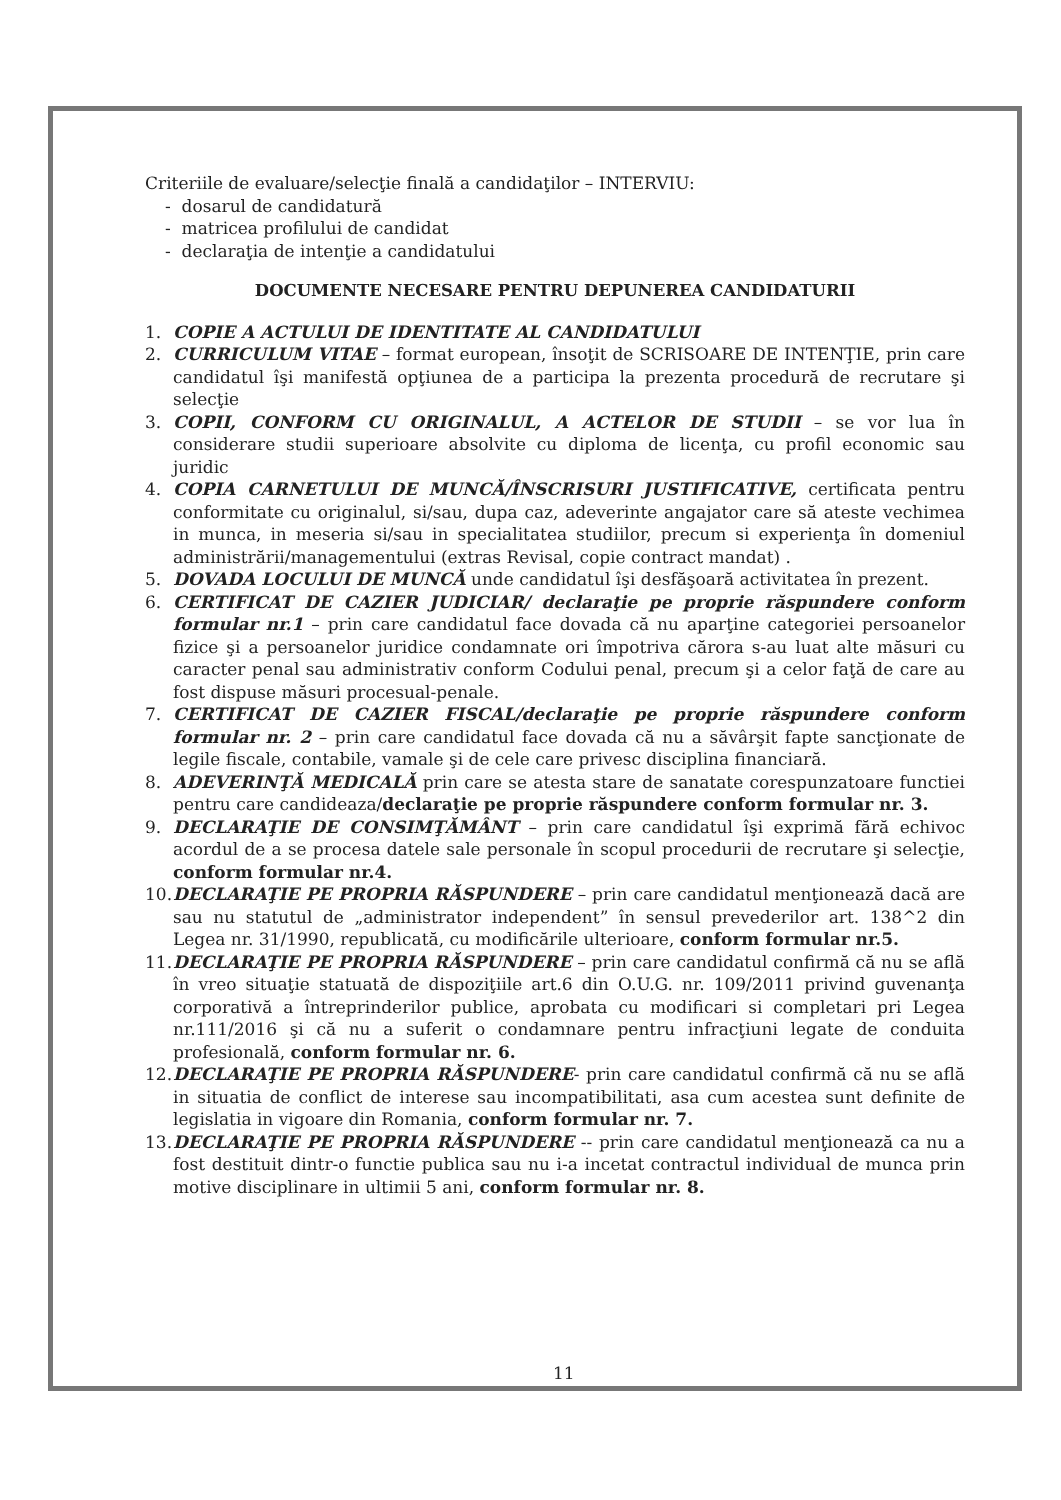Criteriile de evaluare/selecţie finală a candidaţilor – INTERVIU:
- dosarul de candidatură
- matricea profilului de candidat
- declaraţia de intenţie a candidatului
DOCUMENTE NECESARE PENTRU DEPUNEREA CANDIDATURII
1. COPIE A ACTULUI DE IDENTITATE AL CANDIDATULUI
2. CURRICULUM VITAE – format european, însoţit de SCRISOARE DE INTENŢIE, prin care candidatul îşi manifestă opţiunea de a participa la prezenta procedură de recrutare şi selecţie
3. COPII, CONFORM CU ORIGINALUL, A ACTELOR DE STUDII – se vor lua în considerare studii superioare absolvite cu diploma de licenţa, cu profil economic sau juridic
4. COPIA CARNETULUI DE MUNCĂ/ÎNSCRISURI JUSTIFICATIVE, certificata pentru conformitate cu originalul, si/sau, dupa caz, adeverinte angajator care să ateste vechimea in munca, in meseria si/sau in specialitatea studiilor, precum si experienţa în domeniul administrării/managementului (extras Revisal, copie contract mandat) .
5. DOVADA LOCULUI DE MUNCĂ unde candidatul îşi desfăşoară activitatea în prezent.
6. CERTIFICAT DE CAZIER JUDICIAR/ declaraţie pe proprie răspundere conform formular nr.1 – prin care candidatul face dovada că nu aparţine categoriei persoanelor fizice şi a persoanelor juridice condamnate ori împotriva cărora s-au luat alte măsuri cu caracter penal sau administrativ conform Codului penal, precum şi a celor faţă de care au fost dispuse măsuri procesual-penale.
7. CERTIFICAT DE CAZIER FISCAL/declaraţie pe proprie răspundere conform formular nr. 2 – prin care candidatul face dovada că nu a săvârşit fapte sancţionate de legile fiscale, contabile, vamale şi de cele care privesc disciplina financiară.
8. ADEVERINŢĂ MEDICALĂ prin care se atesta stare de sanatate corespunzatoare functiei pentru care candideaza/declaraţie pe proprie răspundere conform formular nr. 3.
9. DECLARAŢIE DE CONSIMŢĂMÂNT – prin care candidatul îşi exprimă fără echivoc acordul de a se procesa datele sale personale în scopul procedurii de recrutare şi selecţie, conform formular nr.4.
10. DECLARAŢIE PE PROPRIA RĂSPUNDERE – prin care candidatul menţionează dacă are sau nu statutul de „administrator independent” în sensul prevederilor art. 138^2 din Legea nr. 31/1990, republicată, cu modificările ulterioare, conform formular nr.5.
11. DECLARAŢIE PE PROPRIA RĂSPUNDERE – prin care candidatul confirmă că nu se află în vreo situaţie statuată de dispoziţiile art.6 din O.U.G. nr. 109/2011 privind guvenanţa corporativă a întreprinderilor publice, aprobata cu modificari si completari pri Legea nr.111/2016 şi că nu a suferit o condamnare pentru infracţiuni legate de conduita profesională, conform formular nr. 6.
12. DECLARAŢIE PE PROPRIA RĂSPUNDERE- prin care candidatul confirmă că nu se află in situatia de conflict de interese sau incompatibilitati, asa cum acestea sunt definite de legislatia in vigoare din Romania, conform formular nr. 7.
13. DECLARAŢIE PE PROPRIA RĂSPUNDERE -- prin care candidatul menţionează ca nu a fost destituit dintr-o functie publica sau nu i-a incetat contractul individual de munca prin motive disciplinare in ultimii 5 ani, conform formular nr. 8.
11